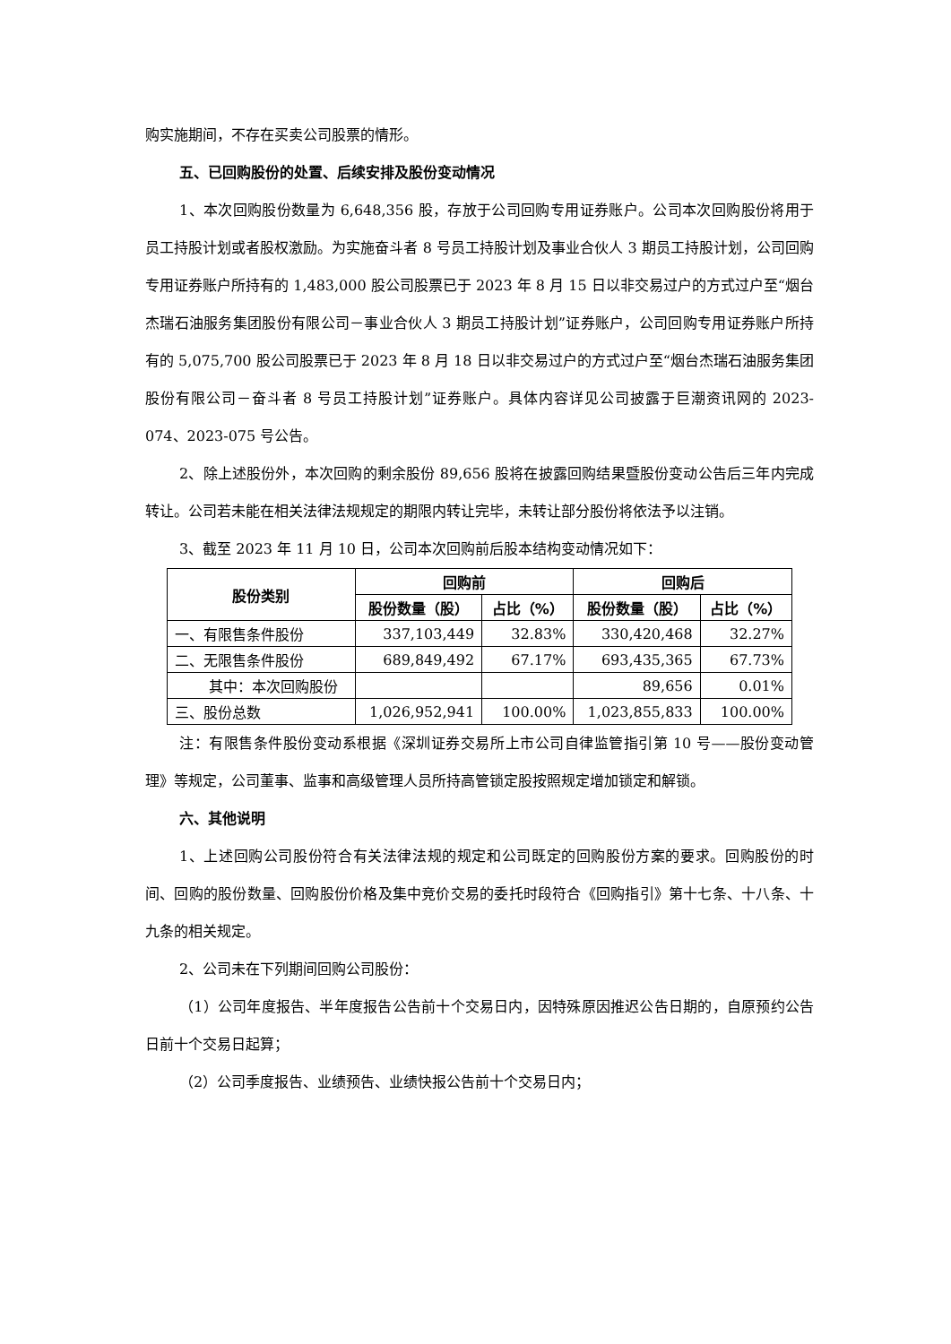购实施期间，不存在买卖公司股票的情形。
五、已回购股份的处置、后续安排及股份变动情况
1、本次回购股份数量为 6,648,356 股，存放于公司回购专用证券账户。公司本次回购股份将用于员工持股计划或者股权激励。为实施奋斗者 8 号员工持股计划及事业合伙人 3 期员工持股计划，公司回购专用证券账户所持有的 1,483,000 股公司股票已于 2023 年 8 月 15 日以非交易过户的方式过户至“烟台杰瑞石油服务集团股份有限公司－事业合伙人 3 期员工持股计划”证券账户，公司回购专用证券账户所持有的 5,075,700 股公司股票已于 2023 年 8 月 18 日以非交易过户的方式过户至“烟台杰瑞石油服务集团股份有限公司－奋斗者 8 号员工持股计划”证券账户。具体内容详见公司披露于巨潮资讯网的 2023-074、2023-075 号公告。
2、除上述股份外，本次回购的剩余股份 89,656 股将在披露回购结果暨股份变动公告后三年内完成转让。公司若未能在相关法律法规规定的期限内转让完毕，未转让部分股份将依法予以注销。
3、截至 2023 年 11 月 10 日，公司本次回购前后股本结构变动情况如下：
| 股份类别 | 回购前 | | 回购后 | |
| --- | --- | --- | --- | --- |
| | 股份数量（股） | 占比（%） | 股份数量（股） | 占比（%） |
| 一、有限售条件股份 | 337,103,449 | 32.83% | 330,420,468 | 32.27% |
| 二、无限售条件股份 | 689,849,492 | 67.17% | 693,435,365 | 67.73% |
| 其中：本次回购股份 | | | 89,656 | 0.01% |
| 三、股份总数 | 1,026,952,941 | 100.00% | 1,023,855,833 | 100.00% |
注：有限售条件股份变动系根据《深圳证券交易所上市公司自律监管指引第 10 号——股份变动管理》等规定，公司董事、监事和高级管理人员所持高管锁定股按照规定增加锁定和解锁。
六、其他说明
1、上述回购公司股份符合有关法律法规的规定和公司既定的回购股份方案的要求。回购股份的时间、回购的股份数量、回购股份价格及集中竞价交易的委托时段符合《回购指引》第十七条、十八条、十九条的相关规定。
2、公司未在下列期间回购公司股份：
（1）公司年度报告、半年度报告公告前十个交易日内，因特殊原因推迟公告日期的，自原预约公告日前十个交易日起算；
（2）公司季度报告、业绩预告、业绩快报公告前十个交易日内；